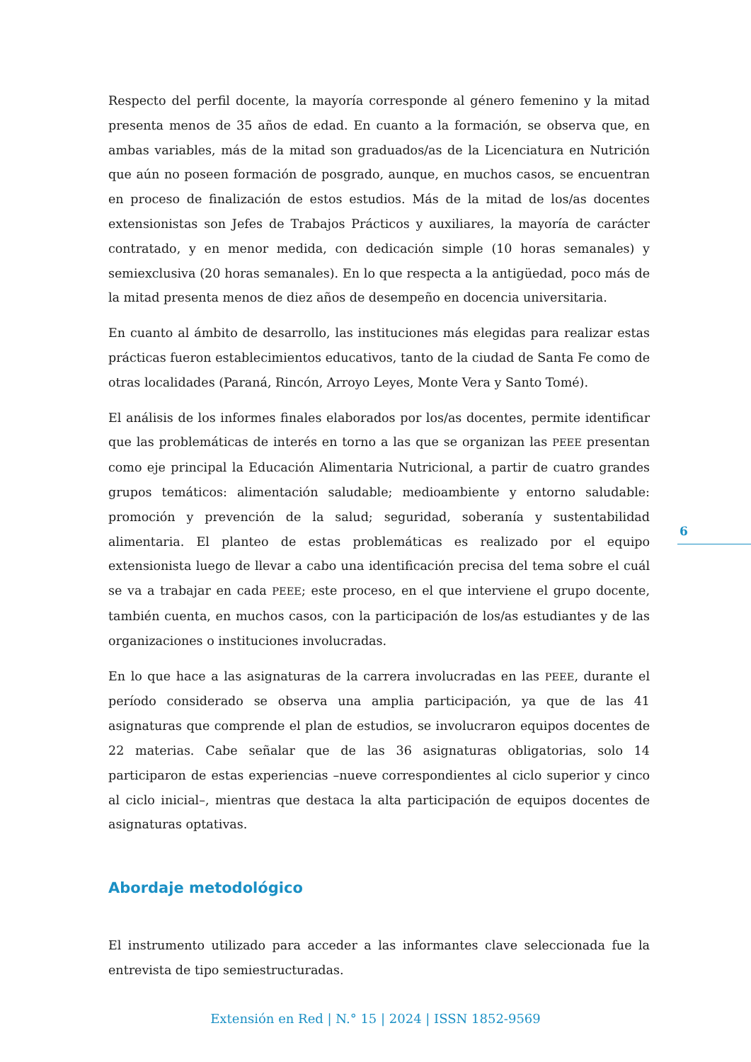Respecto del perfil docente, la mayoría corresponde al género femenino y la mitad presenta menos de 35 años de edad. En cuanto a la formación, se observa que, en ambas variables, más de la mitad son graduados/as de la Licenciatura en Nutrición que aún no poseen formación de posgrado, aunque, en muchos casos, se encuentran en proceso de finalización de estos estudios. Más de la mitad de los/as docentes extensionistas son Jefes de Trabajos Prácticos y auxiliares, la mayoría de carácter contratado, y en menor medida, con dedicación simple (10 horas semanales) y semiexclusiva (20 horas semanales). En lo que respecta a la antigüedad, poco más de la mitad presenta menos de diez años de desempeño en docencia universitaria.
En cuanto al ámbito de desarrollo, las instituciones más elegidas para realizar estas prácticas fueron establecimientos educativos, tanto de la ciudad de Santa Fe como de otras localidades (Paraná, Rincón, Arroyo Leyes, Monte Vera y Santo Tomé).
El análisis de los informes finales elaborados por los/as docentes, permite identificar que las problemáticas de interés en torno a las que se organizan las PEEE presentan como eje principal la Educación Alimentaria Nutricional, a partir de cuatro grandes grupos temáticos: alimentación saludable; medioambiente y entorno saludable: promoción y prevención de la salud; seguridad, soberanía y sustentabilidad alimentaria. El planteo de estas problemáticas es realizado por el equipo extensionista luego de llevar a cabo una identificación precisa del tema sobre el cuál se va a trabajar en cada PEEE; este proceso, en el que interviene el grupo docente, también cuenta, en muchos casos, con la participación de los/as estudiantes y de las organizaciones o instituciones involucradas.
En lo que hace a las asignaturas de la carrera involucradas en las PEEE, durante el período considerado se observa una amplia participación, ya que de las 41 asignaturas que comprende el plan de estudios, se involucraron equipos docentes de 22 materias. Cabe señalar que de las 36 asignaturas obligatorias, solo 14 participaron de estas experiencias –nueve correspondientes al ciclo superior y cinco al ciclo inicial–, mientras que destaca la alta participación de equipos docentes de asignaturas optativas.
Abordaje metodológico
El instrumento utilizado para acceder a las informantes clave seleccionada fue la entrevista de tipo semiestructuradas.
6
Extensión en Red | N.° 15 | 2024 | ISSN 1852-9569